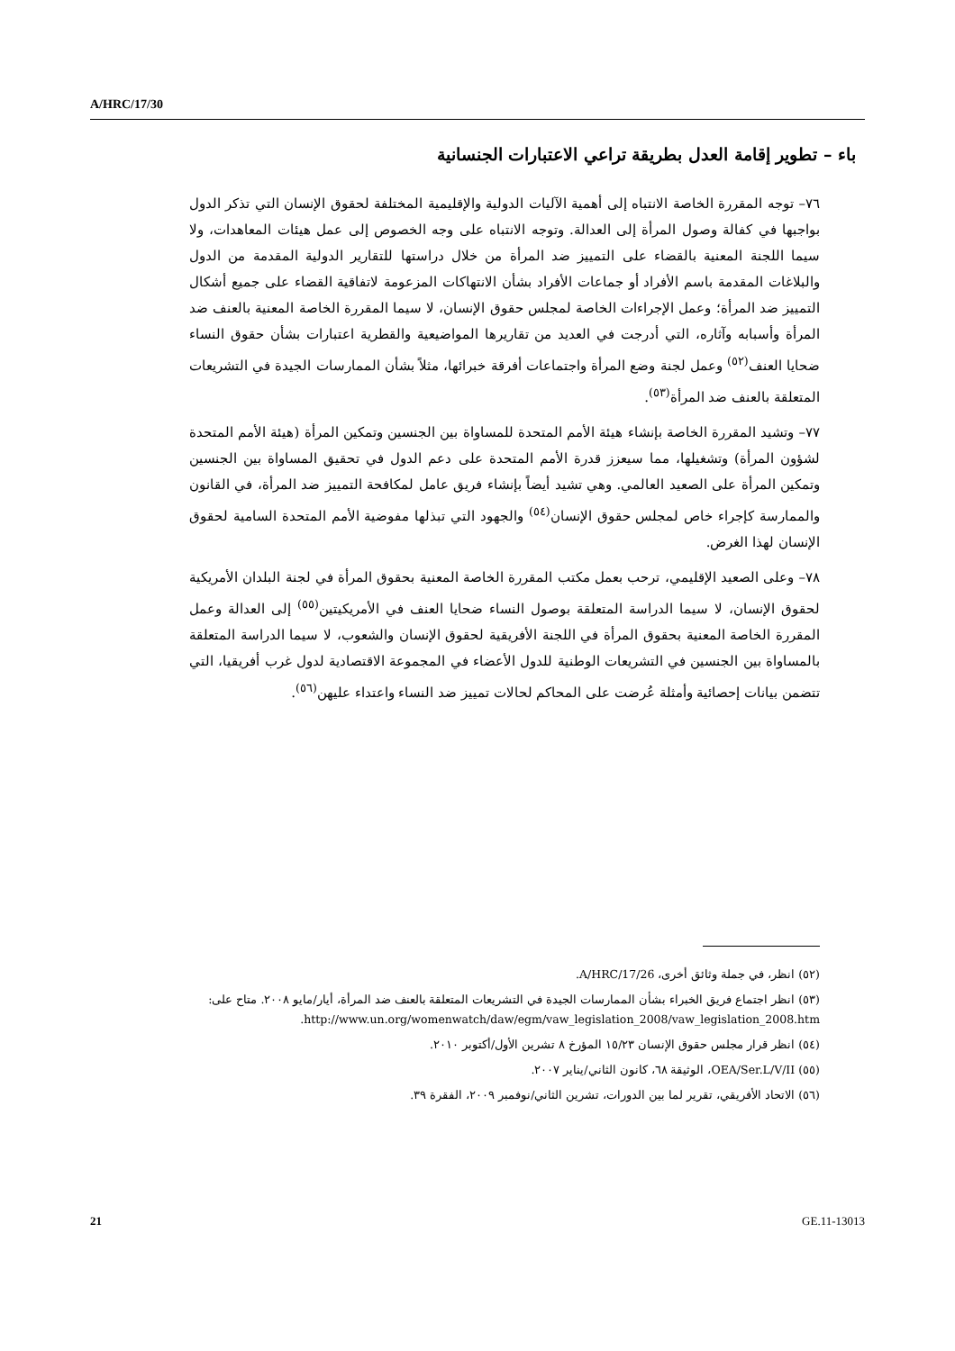A/HRC/17/30
باء – تطوير إقامة العدل بطريقة تراعي الاعتبارات الجنسانية
٧٦– توجه المقررة الخاصة الانتباه إلى أهمية الآليات الدولية والإقليمية المختلفة لحقوق الإنسان التي تذكر الدول بواجبها في كفالة وصول المرأة إلى العدالة. وتوجه الانتباه على وجه الخصوص إلى عمل هيئات المعاهدات، ولا سيما اللجنة المعنية بالقضاء على التمييز ضد المرأة من خلال دراستها للتقارير الدولية المقدمة من الدول والبلاغات المقدمة باسم الأفراد أو جماعات الأفراد بشأن الانتهاكات المزعومة لاتفاقية القضاء على جميع أشكال التمييز ضد المرأة؛ وعمل الإجراءات الخاصة لمجلس حقوق الإنسان، لا سيما المقررة الخاصة المعنية بالعنف ضد المرأة وأسبابه وآثاره، التي أدرجت في العديد من تقاريرها المواضيعية والقطرية اعتبارات بشأن حقوق النساء ضحايا العنف<sup>(٥٢)</sup> وعمل لجنة وضع المرأة واجتماعات أفرقة خبرائها، مثلاً بشأن الممارسات الجيدة في التشريعات المتعلقة بالعنف ضد المرأة<sup>(٥٣)</sup>.
٧٧– وتشيد المقررة الخاصة بإنشاء هيئة الأمم المتحدة للمساواة بين الجنسين وتمكين المرأة (هيئة الأمم المتحدة لشؤون المرأة) وتشغيلها، مما سيعزز قدرة الأمم المتحدة على دعم الدول في تحقيق المساواة بين الجنسين وتمكين المرأة على الصعيد العالمي. وهي تشيد أيضاً بإنشاء فريق عامل لمكافحة التمييز ضد المرأة، في القانون والممارسة كإجراء خاص لمجلس حقوق الإنسان<sup>(٥٤)</sup> والجهود التي تبذلها مفوضية الأمم المتحدة السامية لحقوق الإنسان لهذا الغرض.
٧٨– وعلى الصعيد الإقليمي، ترحب بعمل مكتب المقررة الخاصة المعنية بحقوق المرأة في لجنة البلدان الأمريكية لحقوق الإنسان، لا سيما الدراسة المتعلقة بوصول النساء ضحايا العنف في الأمريكيتين<sup>(٥٥)</sup> إلى العدالة وعمل المقررة الخاصة المعنية بحقوق المرأة في اللجنة الأفريقية لحقوق الإنسان والشعوب، لا سيما الدراسة المتعلقة بالمساواة بين الجنسين في التشريعات الوطنية للدول الأعضاء في المجموعة الاقتصادية لدول غرب أفريقيا، التي تتضمن بيانات إحصائية وأمثلة عُرضت على المحاكم لحالات تمييز ضد النساء واعتداء عليهن<sup>(٥٦)</sup>.
(٥٢) انظر، في جملة وثائق أخرى، A/HRC/17/26.
(٥٣) انظر اجتماع فريق الخبراء بشأن الممارسات الجيدة في التشريعات المتعلقة بالعنف ضد المرأة، أيار/مايو ٢٠٠٨. متاح على: http://www.un.org/womenwatch/daw/egm/vaw_legislation_2008/vaw_legislation_2008.htm.
(٥٤) انظر قرار مجلس حقوق الإنسان ١٥/٢٣ المؤرخ ٨ تشرين الأول/أكتوبر ٢٠١٠.
(٥٥) OEA/Ser.L/V/II، الوثيقة ٦٨، كانون الثاني/يناير ٢٠٠٧.
(٥٦) الاتحاد الأفريقي، تقرير لما بين الدورات، تشرين الثاني/نوفمبر ٢٠٠٩، الفقرة ٣٩.
21 GE.11-13013